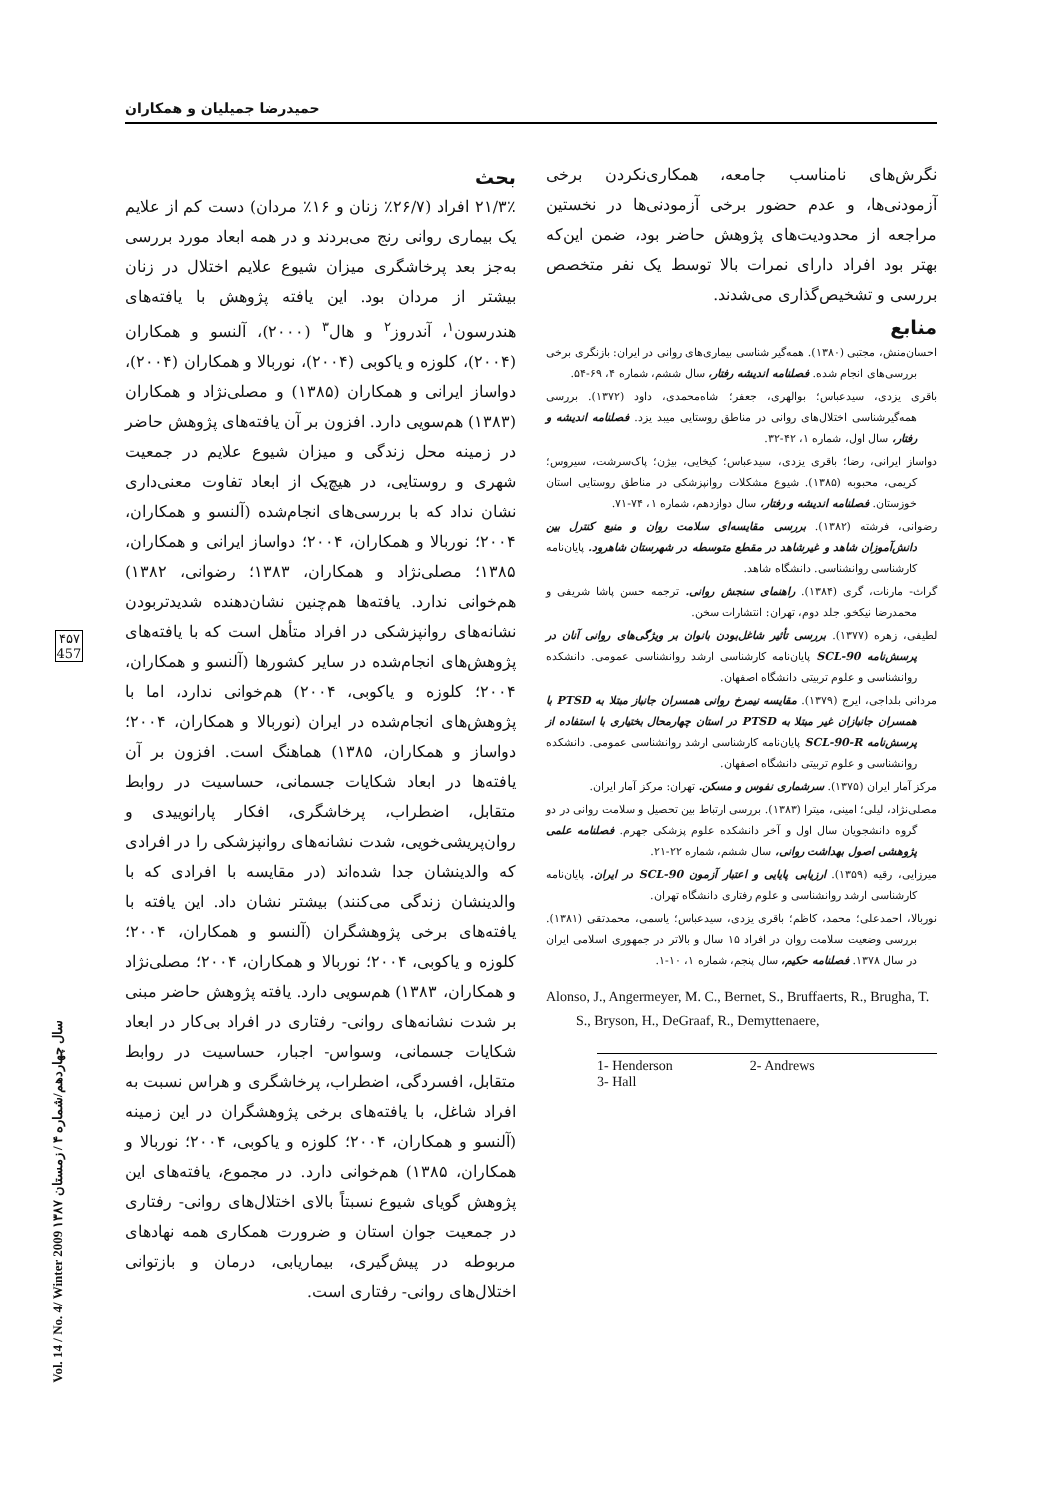حمیدرضا جمیلیان و همکاران
بحث
۲۱/۳٪ افراد (۲۶/۷٪ زنان و ۱۶٪ مردان) دست کم از علایم یک بیماری روانی رنج می‌بردند و در همه ابعاد مورد بررسی به‌جز بعد پرخاشگری میزان شیوع علایم اختلال در زنان بیشتر از مردان بود. این یافته پژوهش با یافته‌های هندرسون<sup>۱</sup>، آندروز<sup>۲</sup> و هال<sup>۳</sup> (۲۰۰۰)، آلنسو و همکاران (۲۰۰۴)، کلوزه و یاکوبی (۲۰۰۴)، نوربالا و همکاران (۲۰۰۴)، دواساز ایرانی و همکاران (۱۳۸۵) و مصلی‌نژاد و همکاران (۱۳۸۳) هم‌سویی دارد. افزون بر آن یافته‌های پژوهش حاضر در زمینه محل زندگی و میزان شیوع علایم در جمعیت شهری و روستایی، در هیچ‌یک از ابعاد تفاوت معنی‌داری نشان نداد که با بررسی‌های انجام‌شده (آلنسو و همکاران، ۲۰۰۴؛ نوربالا و همکاران، ۲۰۰۴؛ دواساز ایرانی و همکاران، ۱۳۸۵؛ مصلی‌نژاد و همکاران، ۱۳۸۳؛ رضوانی، ۱۳۸۲) هم‌خوانی ندارد. یافته‌ها هم‌چنین نشان‌دهنده شدیدتربودن نشانه‌های روانپزشکی در افراد متأهل است که با یافته‌های پژوهش‌های انجام‌شده در سایر کشورها (آلنسو و همکاران، ۲۰۰۴؛ کلوزه و یاکوبی، ۲۰۰۴) هم‌خوانی ندارد، اما با پژوهش‌های انجام‌شده در ایران (نوربالا و همکاران، ۲۰۰۴؛ دواساز و همکاران، ۱۳۸۵) هماهنگ است. افزون بر آن یافته‌ها در ابعاد شکایات جسمانی، حساسیت در روابط متقابل، اضطراب، پرخاشگری، افکار پارانوییدی و روان‌پریشی‌خویی، شدت نشانه‌های روانپزشکی را در افرادی که والدینشان جدا شده‌اند (در مقایسه با افرادی که با والدینشان زندگی می‌کنند) بیشتر نشان داد. این یافته با یافته‌های برخی پژوهشگران (آلنسو و همکاران، ۲۰۰۴؛ کلوزه و یاکوبی، ۲۰۰۴؛ نوربالا و همکاران، ۲۰۰۴؛ مصلی‌نژاد و همکاران، ۱۳۸۳) هم‌سویی دارد. یافته پژوهش حاضر مبنی بر شدت نشانه‌های روانی- رفتاری در افراد بی‌کار در ابعاد شکایات جسمانی، وسواس- اجبار، حساسیت در روابط متقابل، افسردگی، اضطراب، پرخاشگری و هراس نسبت به افراد شاغل، با یافته‌های برخی پژوهشگران در این زمینه (آلنسو و همکاران، ۲۰۰۴؛ کلوزه و یاکوبی، ۲۰۰۴؛ نوربالا و همکاران، ۱۳۸۵) هم‌خوانی دارد. در مجموع، یافته‌های این پژوهش گویای شیوع نسبتاً بالای اختلال‌های روانی- رفتاری در جمعیت جوان استان و ضرورت همکاری همه نهادهای مربوطه در پیش‌گیری، بیماریابی، درمان و بازتوانی اختلال‌های روانی- رفتاری است.
نگرش‌های نامناسب جامعه، همکاری‌نکردن برخی آزمودنی‌ها، و عدم حضور برخی آزمودنی‌ها در نخستین مراجعه از محدودیت‌های پژوهش حاضر بود، ضمن این‌که بهتر بود افراد دارای نمرات بالا توسط یک نفر متخصص بررسی و تشخیص‌گذاری می‌شدند.
منابع
احسان‌منش، مجتبی (۱۳۸۰). همه‌گیر شناسی بیماری‌های روانی در ایران: بازنگری برخی بررسی‌های انجام شده. فصلنامه اندیشه رفتار، سال ششم، شماره ۴، ۶۹-۵۴.
باقری یزدی، سیدعباس؛ بوالهری، جعفر؛ شاه‌محمدی، داود (۱۳۷۲). بررسی همه‌گیرشناسی اختلال‌های روانی در مناطق روستایی میبد یزد. فصلنامه اندیشه و رفتار، سال اول، شماره ۱، ۴۲-۳۲.
دواساز ایرانی، رضا؛ باقری یزدی، سیدعباس؛ کیخایی، بیژن؛ پاک‌سرشت، سیروس؛ کریمی، محبوبه (۱۳۸۵). شیوع مشکلات روانپزشکی در مناطق روستایی استان خوزستان. فصلنامه اندیشه و رفتار، سال دوازدهم، شماره ۱، ۷۴-۷۱.
رضوانی، فرشته (۱۳۸۲). بررسی مقایسه‌ای سلامت روان و منبع کنترل بین دانش‌آموزان شاهد و غیرشاهد در مقطع متوسطه در شهرستان شاهرود. پایان‌نامه کارشناسی روانشناسی. دانشگاه شاهد.
گراث- مارنات، گری (۱۳۸۴). راهنمای سنجش روانی. ترجمه حسن پاشا شریفی و محمدرضا نیکخو. جلد دوم، تهران: انتشارات سخن.
لطیفی، زهره (۱۳۷۷). بررسی تأثیر شاغل‌بودن بانوان بر ویژگی‌های روانی آنان در پرسش‌نامه SCL-90 پایان‌نامه کارشناسی ارشد روانشناسی عمومی. دانشکده روانشناسی و علوم تربیتی دانشگاه اصفهان.
مردانی بلداجی، ایرج (۱۳۷۹). مقایسه نیمرخ روانی همسران جانباز مبتلا به PTSD با همسران جانبازان غیر مبتلا به PTSD در استان چهارمحال بختیاری با استفاده از پرسش‌نامه SCL-90-R پایان‌نامه کارشناسی ارشد روانشناسی عمومی. دانشکده روانشناسی و علوم تربیتی دانشگاه اصفهان.
مرکز آمار ایران (۱۳۷۵). سرشماری نفوس و مسکن. تهران: مرکز آمار ایران.
مصلی‌نژاد، لیلی؛ امینی، میترا (۱۳۸۳). بررسی ارتباط بین تحصیل و سلامت روانی در دو گروه دانشجویان سال اول و آخر دانشکده علوم پزشکی جهرم. فصلنامه علمی پژوهشی اصول بهداشت روانی، سال ششم، شماره ۲۲-۲۱.
میرزایی، رقیه (۱۳۵۹). ارزیابی پایایی و اعتبار آزمون SCL-90 در ایران. پایان‌نامه کارشناسی ارشد روانشناسی و علوم رفتاری دانشگاه تهران.
نوربالا، احمدعلی؛ محمد، کاظم؛ باقری یزدی، سیدعباس؛ یاسمی، محمدتقی (۱۳۸۱). بررسی وضعیت سلامت روان در افراد ۱۵ سال و بالاتر در جمهوری اسلامی ایران در سال ۱۳۷۸. فصلنامه حکیم، سال پنجم، شماره ۱، ۱۰-۱.
Alonso, J., Angermeyer, M. C., Bernet, S., Bruffaerts, R., Brugha, T. S., Bryson, H., DeGraaf, R., Demyttenaere,
1- Henderson 2- Andrews
3- Hall
۴۵۷
457
Vol. 14 / No. 4/ Winter 2009 سال چهاردهم/شماره ۴ / زمستان ۱۳۸۷